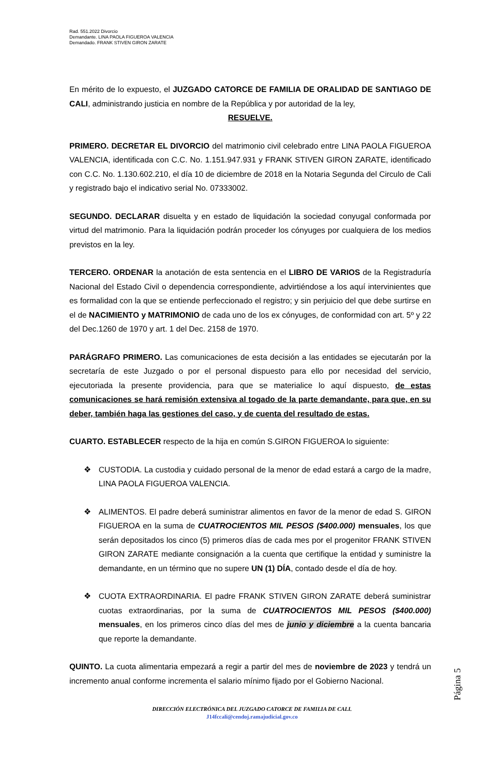Rad. 551.2022 Divorcio
Demandante. LINA PAOLA FIGUEROA VALENCIA
Demandado. FRANK STIVEN GIRON ZARATE
En mérito de lo expuesto, el JUZGADO CATORCE DE FAMILIA DE ORALIDAD DE SANTIAGO DE CALI, administrando justicia en nombre de la República y por autoridad de la ley,
RESUELVE.
PRIMERO. DECRETAR EL DIVORCIO del matrimonio civil celebrado entre LINA PAOLA FIGUEROA VALENCIA, identificada con C.C. No. 1.151.947.931 y FRANK STIVEN GIRON ZARATE, identificado con C.C. No. 1.130.602.210, el día 10 de diciembre de 2018 en la Notaria Segunda del Circulo de Cali y registrado bajo el indicativo serial No. 07333002.
SEGUNDO. DECLARAR disuelta y en estado de liquidación la sociedad conyugal conformada por virtud del matrimonio. Para la liquidación podrán proceder los cónyuges por cualquiera de los medios previstos en la ley.
TERCERO. ORDENAR la anotación de esta sentencia en el LIBRO DE VARIOS de la Registraduría Nacional del Estado Civil o dependencia correspondiente, advirtiéndose a los aquí intervinientes que es formalidad con la que se entiende perfeccionado el registro; y sin perjuicio del que debe surtirse en el de NACIMIENTO y MATRIMONIO de cada uno de los ex cónyuges, de conformidad con art. 5º y 22 del Dec.1260 de 1970 y art. 1 del Dec. 2158 de 1970.
PARÁGRAFO PRIMERO. Las comunicaciones de esta decisión a las entidades se ejecutarán por la secretaría de este Juzgado o por el personal dispuesto para ello por necesidad del servicio, ejecutoriada la presente providencia, para que se materialice lo aquí dispuesto, de estas comunicaciones se hará remisión extensiva al togado de la parte demandante, para que, en su deber, también haga las gestiones del caso, y de cuenta del resultado de estas.
CUARTO. ESTABLECER respecto de la hija en común S.GIRON FIGUEROA lo siguiente:
❖ CUSTODIA. La custodia y cuidado personal de la menor de edad estará a cargo de la madre, LINA PAOLA FIGUEROA VALENCIA.
❖ ALIMENTOS. El padre deberá suministrar alimentos en favor de la menor de edad S. GIRON FIGUEROA en la suma de CUATROCIENTOS MIL PESOS ($400.000) mensuales, los que serán depositados los cinco (5) primeros días de cada mes por el progenitor FRANK STIVEN GIRON ZARATE mediante consignación a la cuenta que certifique la entidad y suministre la demandante, en un término que no supere UN (1) DÍA, contado desde el día de hoy.
❖ CUOTA EXTRAORDINARIA. El padre FRANK STIVEN GIRON ZARATE deberá suministrar cuotas extraordinarias, por la suma de CUATROCIENTOS MIL PESOS ($400.000) mensuales, en los primeros cinco días del mes de junio y diciembre a la cuenta bancaria que reporte la demandante.
QUINTO. La cuota alimentaria empezará a regir a partir del mes de noviembre de 2023 y tendrá un incremento anual conforme incrementa el salario mínimo fijado por el Gobierno Nacional.
Página 5
DIRECCIÓN ELECTRÓNICA DEL JUZGADO CATORCE DE FAMILIA DE CALI.
J14fccali@cendoj.ramajudicial.gov.co